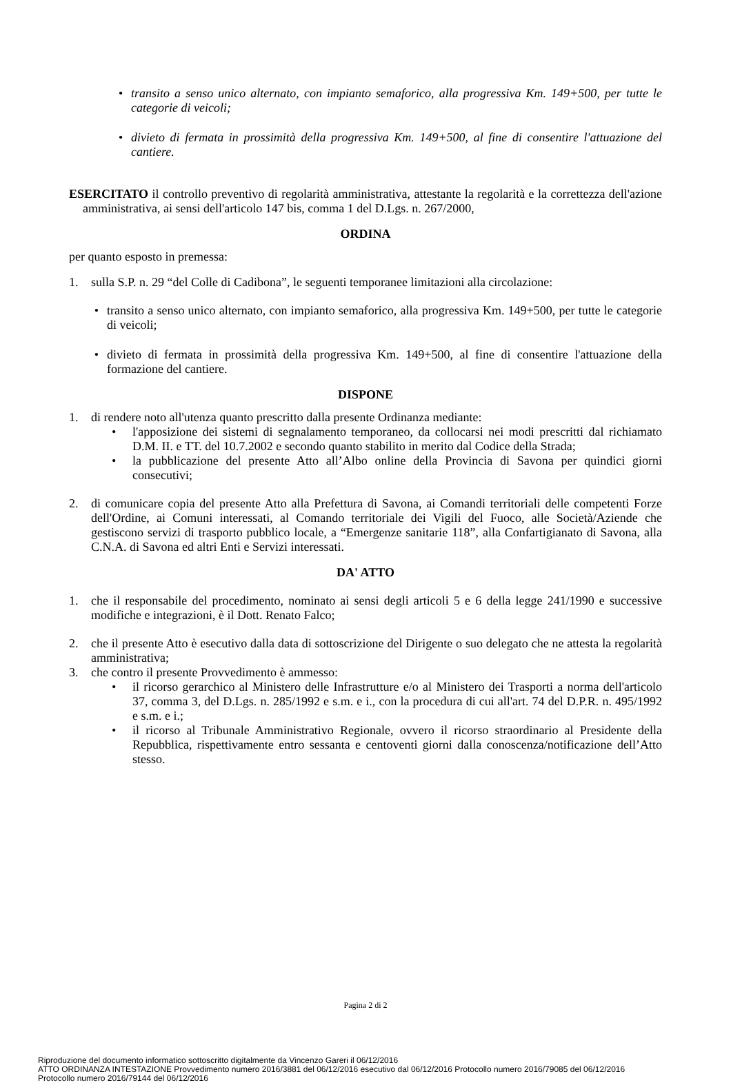• transito a senso unico alternato, con impianto semaforico, alla progressiva Km. 149+500, per tutte le categorie di veicoli;
• divieto di fermata in prossimità della progressiva Km. 149+500, al fine di consentire l'attuazione del cantiere.
ESERCITATO il controllo preventivo di regolarità amministrativa, attestante la regolarità e la correttezza dell'azione amministrativa, ai sensi dell'articolo 147 bis, comma 1 del D.Lgs. n. 267/2000,
ORDINA
per quanto esposto in premessa:
1. sulla S.P. n. 29 “del Colle di Cadibona”, le seguenti temporanee limitazioni alla circolazione:
• transito a senso unico alternato, con impianto semaforico, alla progressiva Km. 149+500, per tutte le categorie di veicoli;
• divieto di fermata in prossimità della progressiva Km. 149+500, al fine di consentire l'attuazione della formazione del cantiere.
DISPONE
1. di rendere noto all'utenza quanto prescritto dalla presente Ordinanza mediante:
• l'apposizione dei sistemi di segnalamento temporaneo, da collocarsi nei modi prescritti dal richiamato D.M. II. e TT. del 10.7.2002 e secondo quanto stabilito in merito dal Codice della Strada;
• la pubblicazione del presente Atto all’Albo online della Provincia di Savona per quindici giorni consecutivi;
2. di comunicare copia del presente Atto alla Prefettura di Savona, ai Comandi territoriali delle competenti Forze dell'Ordine, ai Comuni interessati, al Comando territoriale dei Vigili del Fuoco, alle Società/Aziende che gestiscono servizi di trasporto pubblico locale, a “Emergenze sanitarie 118”, alla Confartigianato di Savona, alla C.N.A. di Savona ed altri Enti e Servizi interessati.
DA' ATTO
1. che il responsabile del procedimento, nominato ai sensi degli articoli 5 e 6 della legge 241/1990 e successive modifiche e integrazioni, è il Dott. Renato Falco;
2. che il presente Atto è esecutivo dalla data di sottoscrizione del Dirigente o suo delegato che ne attesta la regolarità amministrativa;
3. che contro il presente Provvedimento è ammesso:
• il ricorso gerarchico al Ministero delle Infrastrutture e/o al Ministero dei Trasporti a norma dell'articolo 37, comma 3, del D.Lgs. n. 285/1992 e s.m. e i., con la procedura di cui all'art. 74 del D.P.R. n. 495/1992 e s.m. e i.;
• il ricorso al Tribunale Amministrativo Regionale, ovvero il ricorso straordinario al Presidente della Repubblica, rispettivamente entro sessanta e centoventi giorni dalla conoscenza/notificazione dell’Atto stesso.
Pagina 2 di 2
Riproduzione del documento informatico sottoscritto digitalmente da Vincenzo Gareri il 06/12/2016
ATTO ORDINANZA INTESTAZIONE Provvedimento numero 2016/3881 del 06/12/2016 esecutivo dal 06/12/2016 Protocollo numero 2016/79085 del 06/12/2016
Protocollo numero 2016/79144 del 06/12/2016